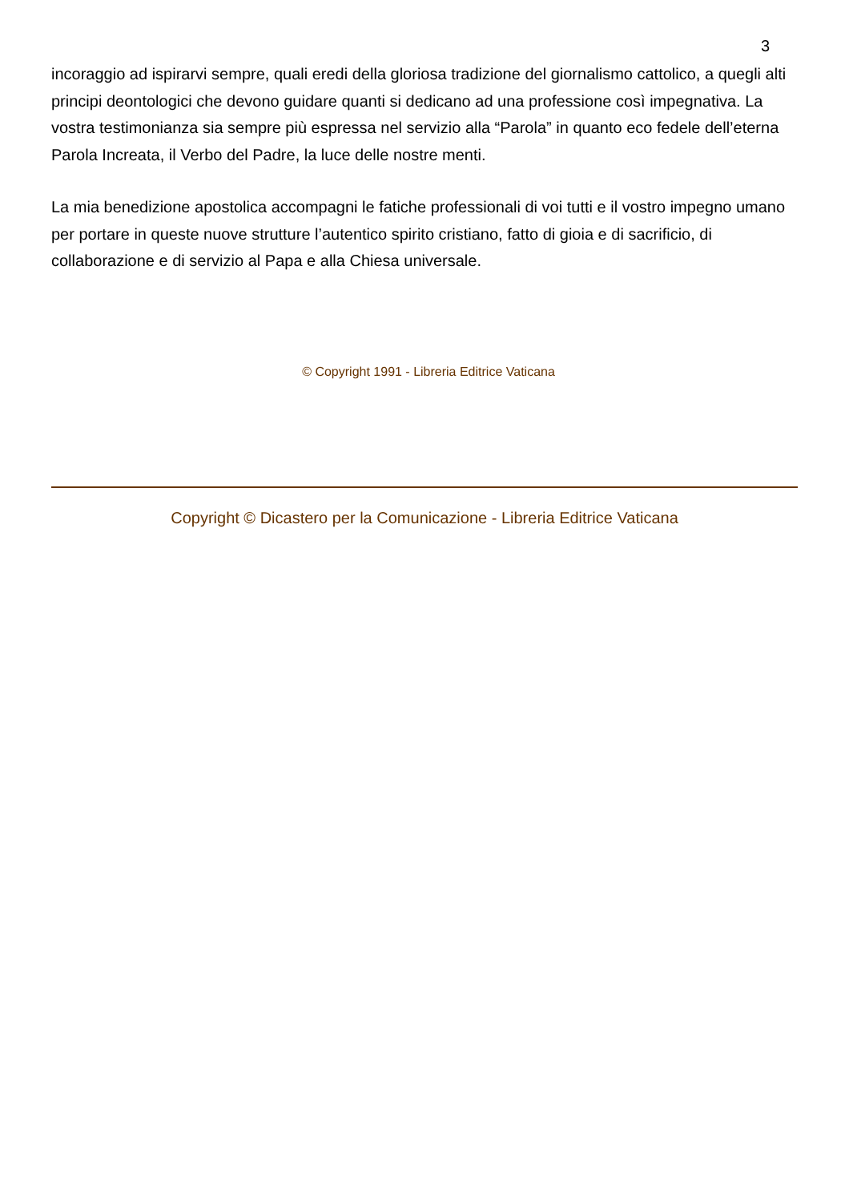3
incoraggio ad ispirarvi sempre, quali eredi della gloriosa tradizione del giornalismo cattolico, a quegli alti principi deontologici che devono guidare quanti si dedicano ad una professione così impegnativa. La vostra testimonianza sia sempre più espressa nel servizio alla “Parola” in quanto eco fedele dell’eterna Parola Increata, il Verbo del Padre, la luce delle nostre menti.
La mia benedizione apostolica accompagni le fatiche professionali di voi tutti e il vostro impegno umano per portare in queste nuove strutture l’autentico spirito cristiano, fatto di gioia e di sacrificio, di collaborazione e di servizio al Papa e alla Chiesa universale.
© Copyright 1991 - Libreria Editrice Vaticana
Copyright © Dicastero per la Comunicazione - Libreria Editrice Vaticana